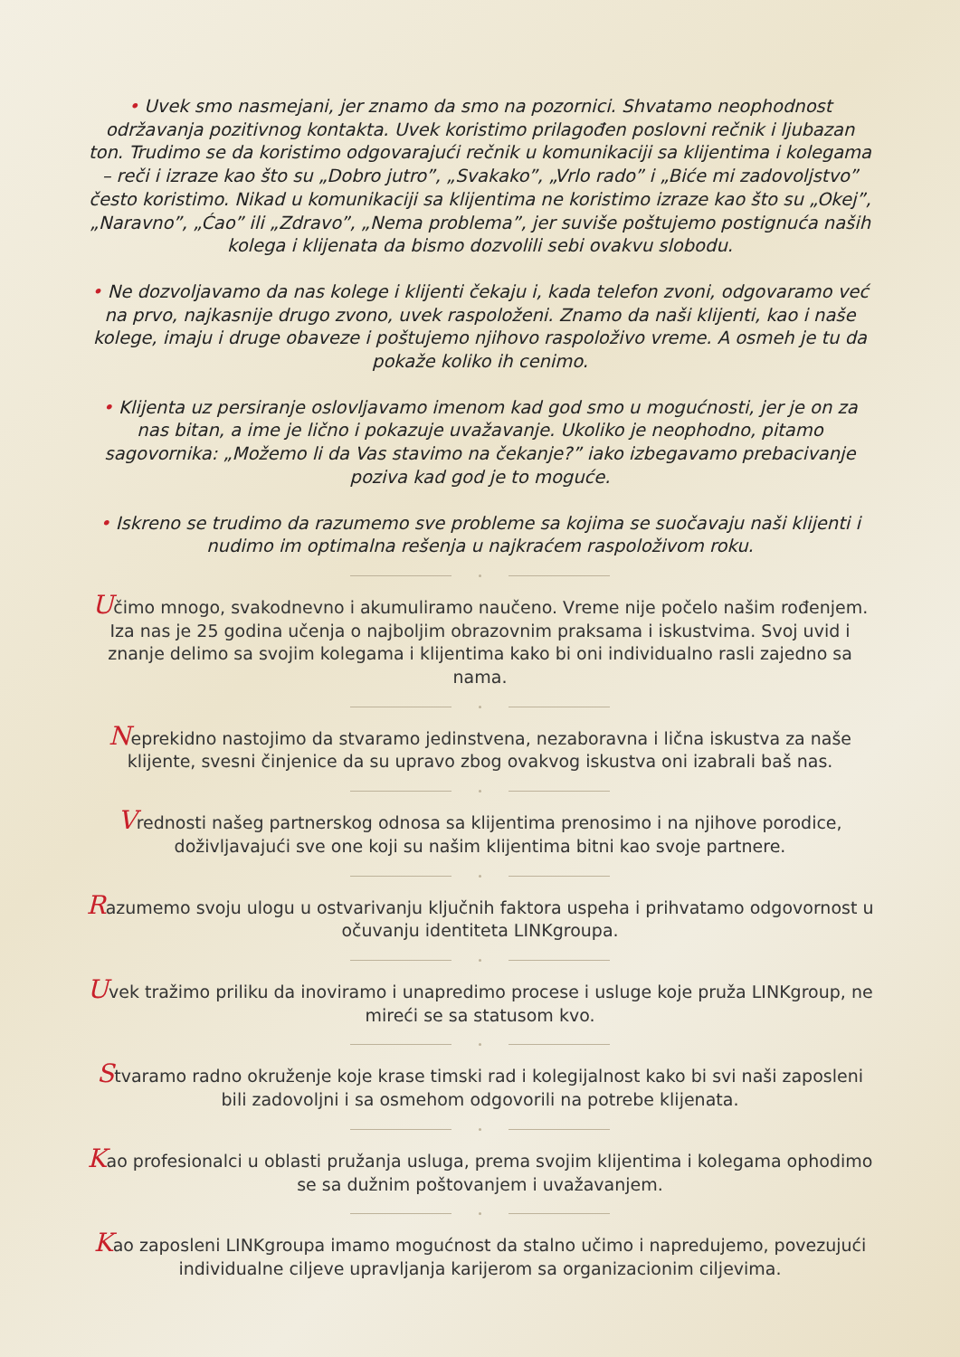• Uvek smo nasmejani, jer znamo da smo na pozornici. Shvatamo neophodnost održavanja pozitivnog kontakta. Uvek koristimo prilagođen poslovni rečnik i ljubazan ton. Trudimo se da koristimo odgovarajući rečnik u komunikaciji sa klijentima i kolegama – reči i izraze kao što su „Dobro jutro”, „Svakako”, „Vrlo rado” i „Biće mi zadovoljstvo” često koristimo. Nikad u komunikaciji sa klijentima ne koristimo izraze kao što su „Okej”, „Naravno”, „Ćao” ili „Zdravo”, „Nema problema”, jer suviše poštujemo postignuća naših kolega i klijenata da bismo dozvolili sebi ovakvu slobodu.
• Ne dozvoljavamo da nas kolege i klijenti čekaju i, kada telefon zvoni, odgovaramo već na prvo, najkasnije drugo zvono, uvek raspoloženi. Znamo da naši klijenti, kao i naše kolege, imaju i druge obaveze i poštujemo njihovo raspoloživo vreme. A osmeh je tu da pokaže koliko ih cenimo.
• Klijenta uz persiranje oslovljavamo imenom kad god smo u mogućnosti, jer je on za nas bitan, a ime je lično i pokazuje uvažavanje. Ukoliko je neophodno, pitamo sagovornika: „Možemo li da Vas stavimo na čekanje?” iako izbegavamo prebacivanje poziva kad god je to moguće.
• Iskreno se trudimo da razumemo sve probleme sa kojima se suočavaju naši klijenti i nudimo im optimalna rešenja u najkraćem raspoloživom roku.
Učimo mnogo, svakodnevno i akumuliramo naučeno. Vreme nije počelo našim rođenjem. Iza nas je 25 godina učenja o najboljim obrazovnim praksama i iskustvima. Svoj uvid i znanje delimo sa svojim kolegama i klijentima kako bi oni individualno rasli zajedno sa nama.
Neprekidno nastojimo da stvaramo jedinstvena, nezaboravna i lična iskustva za naše klijente, svesni činjenice da su upravo zbog ovakvog iskustva oni izabrali baš nas.
Vrednosti našeg partnerskog odnosa sa klijentima prenosimo i na njihove porodice, doživljavajući sve one koji su našim klijentima bitni kao svoje partnere.
Razumemo svoju ulogu u ostvarivanju ključnih faktora uspeha i prihvatamo odgovornost u očuvanju identiteta LINKgroupa.
Uvek tražimo priliku da inoviramo i unapredimo procese i usluge koje pruža LINKgroup, ne mireći se sa statusom kvo.
Stvaramo radno okruženje koje krase timski rad i kolegijalnost kako bi svi naši zaposleni bili zadovoljni i sa osmehom odgovorili na potrebe klijenata.
Kao profesionalci u oblasti pružanja usluga, prema svojim klijentima i kolegama ophodimo se sa dužnim poštovanjem i uvažavanjem.
Kao zaposleni LINKgroupa imamo mogućnost da stalno učimo i napredujemo, povezujući individualne ciljeve upravljanja karijerom sa organizacionim ciljevima.